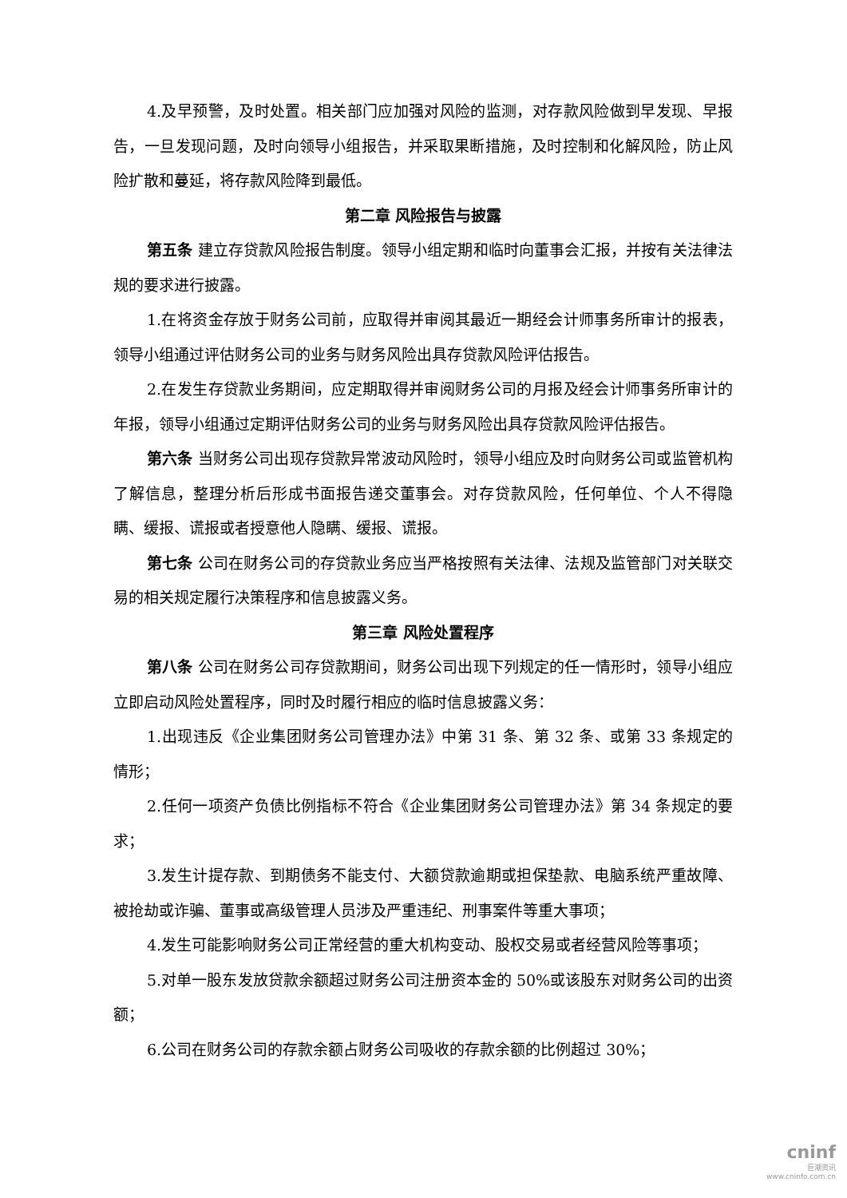4.及早预警，及时处置。相关部门应加强对风险的监测，对存款风险做到早发现、早报告，一旦发现问题，及时向领导小组报告，并采取果断措施，及时控制和化解风险，防止风险扩散和蔓延，将存款风险降到最低。
第二章 风险报告与披露
第五条 建立存贷款风险报告制度。领导小组定期和临时向董事会汇报，并按有关法律法规的要求进行披露。
1.在将资金存放于财务公司前，应取得并审阅其最近一期经会计师事务所审计的报表，领导小组通过评估财务公司的业务与财务风险出具存贷款风险评估报告。
2.在发生存贷款业务期间，应定期取得并审阅财务公司的月报及经会计师事务所审计的年报，领导小组通过定期评估财务公司的业务与财务风险出具存贷款风险评估报告。
第六条 当财务公司出现存贷款异常波动风险时，领导小组应及时向财务公司或监管机构了解信息，整理分析后形成书面报告递交董事会。对存贷款风险，任何单位、个人不得隐瞒、缓报、谎报或者授意他人隐瞒、缓报、谎报。
第七条 公司在财务公司的存贷款业务应当严格按照有关法律、法规及监管部门对关联交易的相关规定履行决策程序和信息披露义务。
第三章 风险处置程序
第八条 公司在财务公司存贷款期间，财务公司出现下列规定的任一情形时，领导小组应立即启动风险处置程序，同时及时履行相应的临时信息披露义务：
1.出现违反《企业集团财务公司管理办法》中第 31 条、第 32 条、或第 33 条规定的情形；
2.任何一项资产负债比例指标不符合《企业集团财务公司管理办法》第 34 条规定的要求；
3.发生计提存款、到期债务不能支付、大额贷款逾期或担保垫款、电脑系统严重故障、被抢劫或诈骗、董事或高级管理人员涉及严重违纪、刑事案件等重大事项；
4.发生可能影响财务公司正常经营的重大机构变动、股权交易或者经营风险等事项；
5.对单一股东发放贷款余额超过财务公司注册资本金的 50%或该股东对财务公司的出资额；
6.公司在财务公司的存款余额占财务公司吸收的存款余额的比例超过 30%；
cninf
巨潮资讯
www.cninfo.com.cn